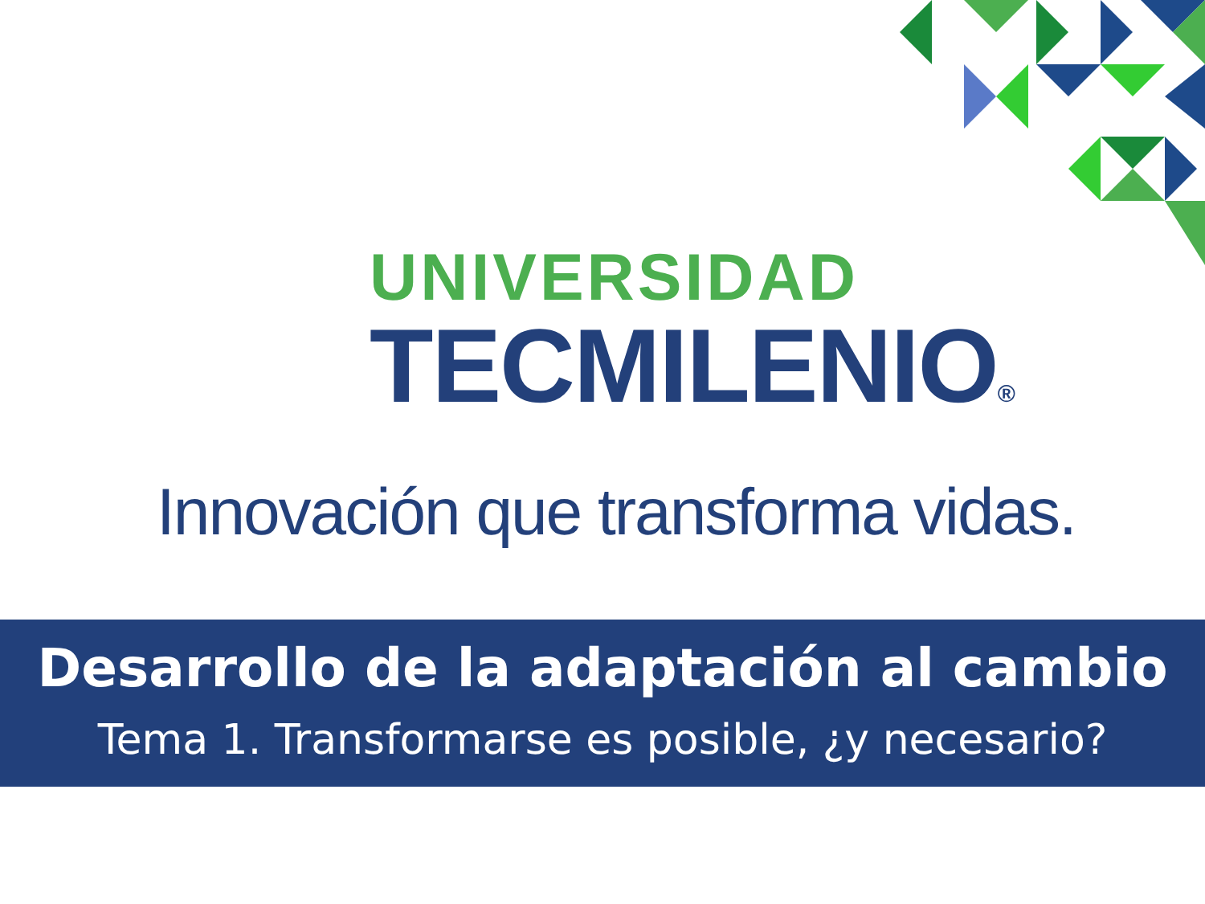UNIVERSIDAD
TECMILENIO®
Innovación que transforma vidas.
Desarrollo de la adaptación al cambio
Tema 1. Transformarse es posible, ¿y necesario?